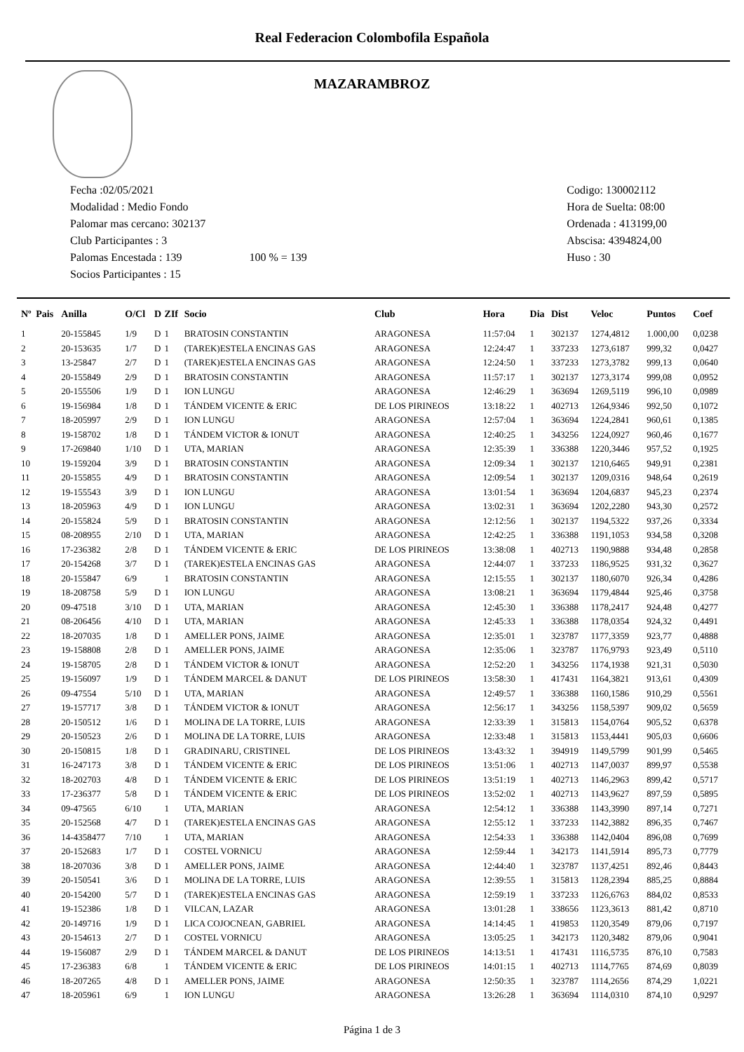Real Federacion Colombofila Española
MAZARAMBROZ
Fecha :02/05/2021
Modalidad : Medio Fondo
Palomar mas cercano: 302137
Club Participantes : 3
Palomas Encestada : 139 100 % = 139
Socios Participantes : 15
Codigo: 130002112
Hora de Suelta: 08:00
Ordenada : 413199,00
Abscisa: 4394824,00
Huso : 30
| Nº | Pais | Anilla | O/Cl | D | ZIf | Socio | Club | Hora | Dia | Dist | Veloc | Puntos | Coef |
| --- | --- | --- | --- | --- | --- | --- | --- | --- | --- | --- | --- | --- | --- |
| 1 | | 20-155845 | 1/9 | D | 1 | BRATOSIN CONSTANTIN | ARAGONESA | 11:57:04 | 1 | 302137 | 1274,4812 | 1.000,00 | 0,0238 |
| 2 | | 20-153635 | 1/7 | D | 1 | (TAREK)ESTELA ENCINAS GAS | ARAGONESA | 12:24:47 | 1 | 337233 | 1273,6187 | 999,32 | 0,0427 |
| 3 | | 13-25847 | 2/7 | D | 1 | (TAREK)ESTELA ENCINAS GAS | ARAGONESA | 12:24:50 | 1 | 337233 | 1273,3782 | 999,13 | 0,0640 |
| 4 | | 20-155849 | 2/9 | D | 1 | BRATOSIN CONSTANTIN | ARAGONESA | 11:57:17 | 1 | 302137 | 1273,3174 | 999,08 | 0,0952 |
| 5 | | 20-155506 | 1/9 | D | 1 | ION LUNGU | ARAGONESA | 12:46:29 | 1 | 363694 | 1269,5119 | 996,10 | 0,0989 |
| 6 | | 19-156984 | 1/8 | D | 1 | TÁNDEM VICENTE & ERIC | DE LOS PIRINEOS | 13:18:22 | 1 | 402713 | 1264,9346 | 992,50 | 0,1072 |
| 7 | | 18-205997 | 2/9 | D | 1 | ION LUNGU | ARAGONESA | 12:57:04 | 1 | 363694 | 1224,2841 | 960,61 | 0,1385 |
| 8 | | 19-158702 | 1/8 | D | 1 | TÁNDEM VICTOR & IONUT | ARAGONESA | 12:40:25 | 1 | 343256 | 1224,0927 | 960,46 | 0,1677 |
| 9 | | 17-269840 | 1/10 | D | 1 | UTA, MARIAN | ARAGONESA | 12:35:39 | 1 | 336388 | 1220,3446 | 957,52 | 0,1925 |
| 10 | | 19-159204 | 3/9 | D | 1 | BRATOSIN CONSTANTIN | ARAGONESA | 12:09:34 | 1 | 302137 | 1210,6465 | 949,91 | 0,2381 |
| 11 | | 20-155855 | 4/9 | D | 1 | BRATOSIN CONSTANTIN | ARAGONESA | 12:09:54 | 1 | 302137 | 1209,0316 | 948,64 | 0,2619 |
| 12 | | 19-155543 | 3/9 | D | 1 | ION LUNGU | ARAGONESA | 13:01:54 | 1 | 363694 | 1204,6837 | 945,23 | 0,2374 |
| 13 | | 18-205963 | 4/9 | D | 1 | ION LUNGU | ARAGONESA | 13:02:31 | 1 | 363694 | 1202,2280 | 943,30 | 0,2572 |
| 14 | | 20-155824 | 5/9 | D | 1 | BRATOSIN CONSTANTIN | ARAGONESA | 12:12:56 | 1 | 302137 | 1194,5322 | 937,26 | 0,3334 |
| 15 | | 08-208955 | 2/10 | D | 1 | UTA, MARIAN | ARAGONESA | 12:42:25 | 1 | 336388 | 1191,1053 | 934,58 | 0,3208 |
| 16 | | 17-236382 | 2/8 | D | 1 | TÁNDEM VICENTE & ERIC | DE LOS PIRINEOS | 13:38:08 | 1 | 402713 | 1190,9888 | 934,48 | 0,2858 |
| 17 | | 20-154268 | 3/7 | D | 1 | (TAREK)ESTELA ENCINAS GAS | ARAGONESA | 12:44:07 | 1 | 337233 | 1186,9525 | 931,32 | 0,3627 |
| 18 | | 20-155847 | 6/9 | | 1 | BRATOSIN CONSTANTIN | ARAGONESA | 12:15:55 | 1 | 302137 | 1180,6070 | 926,34 | 0,4286 |
| 19 | | 18-208758 | 5/9 | D | 1 | ION LUNGU | ARAGONESA | 13:08:21 | 1 | 363694 | 1179,4844 | 925,46 | 0,3758 |
| 20 | | 09-47518 | 3/10 | D | 1 | UTA, MARIAN | ARAGONESA | 12:45:30 | 1 | 336388 | 1178,2417 | 924,48 | 0,4277 |
| 21 | | 08-206456 | 4/10 | D | 1 | UTA, MARIAN | ARAGONESA | 12:45:33 | 1 | 336388 | 1178,0354 | 924,32 | 0,4491 |
| 22 | | 18-207035 | 1/8 | D | 1 | AMELLER PONS, JAIME | ARAGONESA | 12:35:01 | 1 | 323787 | 1177,3359 | 923,77 | 0,4888 |
| 23 | | 19-158808 | 2/8 | D | 1 | AMELLER PONS, JAIME | ARAGONESA | 12:35:06 | 1 | 323787 | 1176,9793 | 923,49 | 0,5110 |
| 24 | | 19-158705 | 2/8 | D | 1 | TÁNDEM VICTOR & IONUT | ARAGONESA | 12:52:20 | 1 | 343256 | 1174,1938 | 921,31 | 0,5030 |
| 25 | | 19-156097 | 1/9 | D | 1 | TÁNDEM MARCEL & DANUT | DE LOS PIRINEOS | 13:58:30 | 1 | 417431 | 1164,3821 | 913,61 | 0,4309 |
| 26 | | 09-47554 | 5/10 | D | 1 | UTA, MARIAN | ARAGONESA | 12:49:57 | 1 | 336388 | 1160,1586 | 910,29 | 0,5561 |
| 27 | | 19-157717 | 3/8 | D | 1 | TÁNDEM VICTOR & IONUT | ARAGONESA | 12:56:17 | 1 | 343256 | 1158,5397 | 909,02 | 0,5659 |
| 28 | | 20-150512 | 1/6 | D | 1 | MOLINA DE LA TORRE, LUIS | ARAGONESA | 12:33:39 | 1 | 315813 | 1154,0764 | 905,52 | 0,6378 |
| 29 | | 20-150523 | 2/6 | D | 1 | MOLINA DE LA TORRE, LUIS | ARAGONESA | 12:33:48 | 1 | 315813 | 1153,4441 | 905,03 | 0,6606 |
| 30 | | 20-150815 | 1/8 | D | 1 | GRADINARU, CRISTINEL | DE LOS PIRINEOS | 13:43:32 | 1 | 394919 | 1149,5799 | 901,99 | 0,5465 |
| 31 | | 16-247173 | 3/8 | D | 1 | TÁNDEM VICENTE & ERIC | DE LOS PIRINEOS | 13:51:06 | 1 | 402713 | 1147,0037 | 899,97 | 0,5538 |
| 32 | | 18-202703 | 4/8 | D | 1 | TÁNDEM VICENTE & ERIC | DE LOS PIRINEOS | 13:51:19 | 1 | 402713 | 1146,2963 | 899,42 | 0,5717 |
| 33 | | 17-236377 | 5/8 | D | 1 | TÁNDEM VICENTE & ERIC | DE LOS PIRINEOS | 13:52:02 | 1 | 402713 | 1143,9627 | 897,59 | 0,5895 |
| 34 | | 09-47565 | 6/10 | | 1 | UTA, MARIAN | ARAGONESA | 12:54:12 | 1 | 336388 | 1143,3990 | 897,14 | 0,7271 |
| 35 | | 20-152568 | 4/7 | D | 1 | (TAREK)ESTELA ENCINAS GAS | ARAGONESA | 12:55:12 | 1 | 337233 | 1142,3882 | 896,35 | 0,7467 |
| 36 | | 14-4358477 | 7/10 | | 1 | UTA, MARIAN | ARAGONESA | 12:54:33 | 1 | 336388 | 1142,0404 | 896,08 | 0,7699 |
| 37 | | 20-152683 | 1/7 | D | 1 | COSTEL VORNICU | ARAGONESA | 12:59:44 | 1 | 342173 | 1141,5914 | 895,73 | 0,7779 |
| 38 | | 18-207036 | 3/8 | D | 1 | AMELLER PONS, JAIME | ARAGONESA | 12:44:40 | 1 | 323787 | 1137,4251 | 892,46 | 0,8443 |
| 39 | | 20-150541 | 3/6 | D | 1 | MOLINA DE LA TORRE, LUIS | ARAGONESA | 12:39:55 | 1 | 315813 | 1128,2394 | 885,25 | 0,8884 |
| 40 | | 20-154200 | 5/7 | D | 1 | (TAREK)ESTELA ENCINAS GAS | ARAGONESA | 12:59:19 | 1 | 337233 | 1126,6763 | 884,02 | 0,8533 |
| 41 | | 19-152386 | 1/8 | D | 1 | VILCAN, LAZAR | ARAGONESA | 13:01:28 | 1 | 338656 | 1123,3613 | 881,42 | 0,8710 |
| 42 | | 20-149716 | 1/9 | D | 1 | LICA COJOCNEAN, GABRIEL | ARAGONESA | 14:14:45 | 1 | 419853 | 1120,3549 | 879,06 | 0,7197 |
| 43 | | 20-154613 | 2/7 | D | 1 | COSTEL VORNICU | ARAGONESA | 13:05:25 | 1 | 342173 | 1120,3482 | 879,06 | 0,9041 |
| 44 | | 19-156087 | 2/9 | D | 1 | TÁNDEM MARCEL & DANUT | DE LOS PIRINEOS | 14:13:51 | 1 | 417431 | 1116,5735 | 876,10 | 0,7583 |
| 45 | | 17-236383 | 6/8 | | 1 | TÁNDEM VICENTE & ERIC | DE LOS PIRINEOS | 14:01:15 | 1 | 402713 | 1114,7765 | 874,69 | 0,8039 |
| 46 | | 18-207265 | 4/8 | D | 1 | AMELLER PONS, JAIME | ARAGONESA | 12:50:35 | 1 | 323787 | 1114,2656 | 874,29 | 1,0221 |
| 47 | | 18-205961 | 6/9 | | 1 | ION LUNGU | ARAGONESA | 13:26:28 | 1 | 363694 | 1114,0310 | 874,10 | 0,9297 |
Página 1 de 3